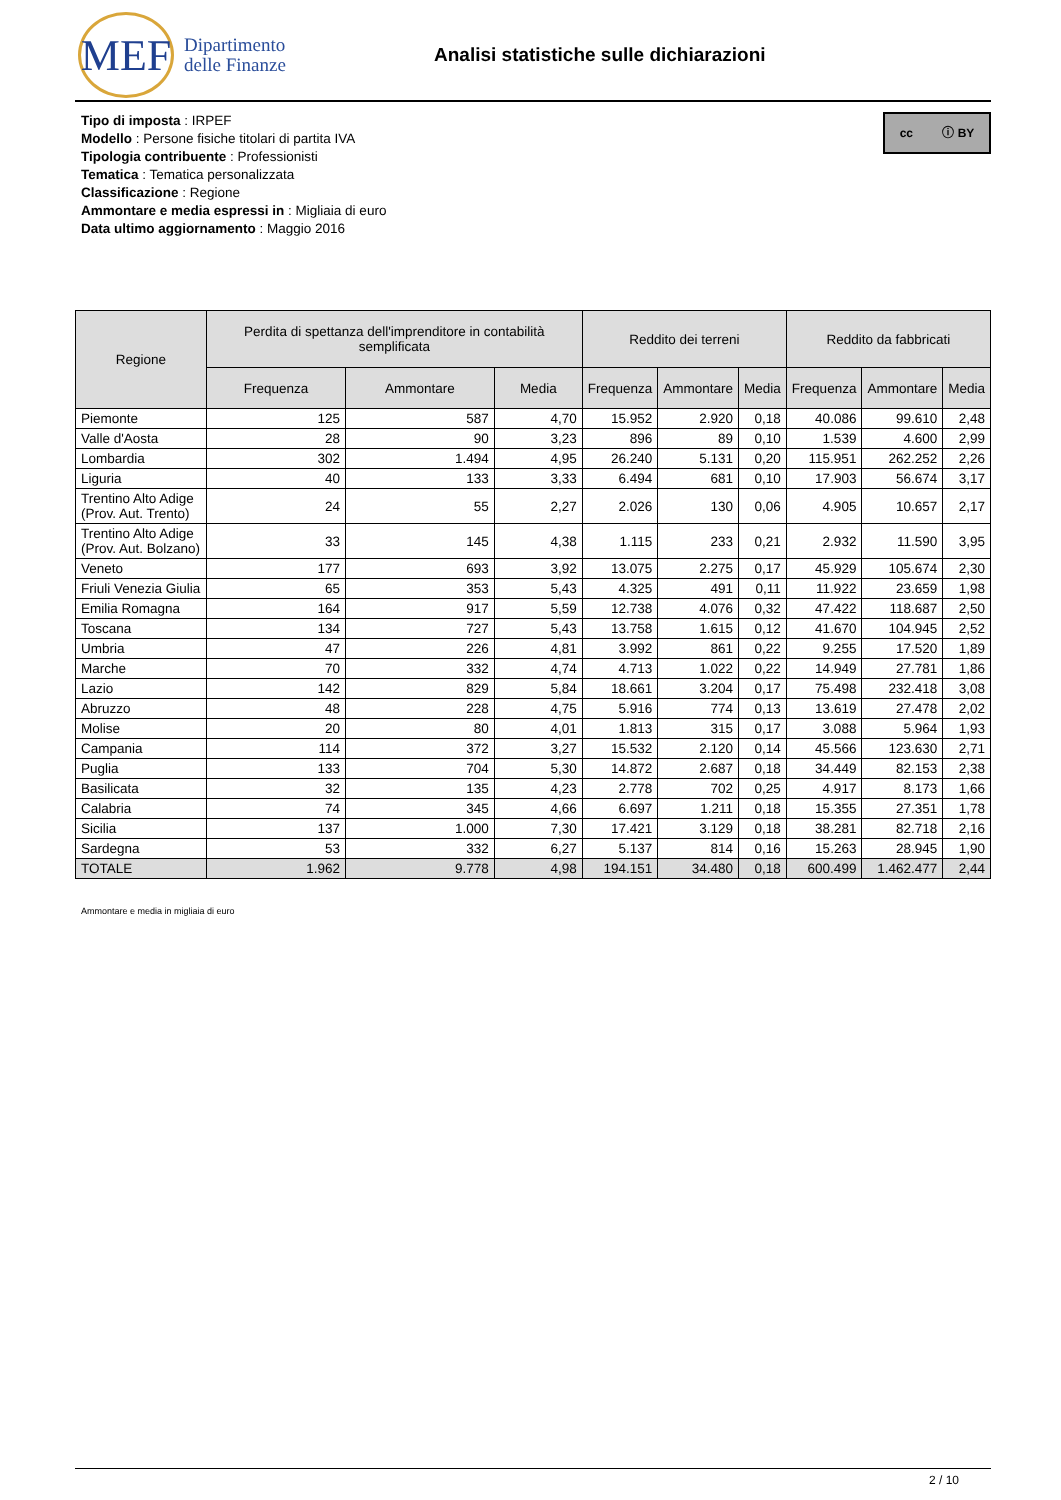MEF
Dipartimento
delle Finanze
Analisi statistiche sulle dichiarazioni
cc ⓘ BY
Tipo di imposta : IRPEF
Modello : Persone fisiche titolari di partita IVA
Tipologia contribuente : Professionisti
Tematica : Tematica personalizzata
Classificazione : Regione
Ammontare e media espressi in : Migliaia di euro
Data ultimo aggiornamento : Maggio 2016
| Regione | Perdita di spettanza dell'imprenditore in contabilità semplificata | | | Reddito dei terreni | | | Reddito da fabbricati | | |
| --- | --- | --- | --- | --- | --- | --- | --- | --- | --- |
| | Frequenza | Ammontare | Media | Frequenza | Ammontare | Media | Frequenza | Ammontare | Media |
| Piemonte | 125 | 587 | 4,70 | 15.952 | 2.920 | 0,18 | 40.086 | 99.610 | 2,48 |
| Valle d'Aosta | 28 | 90 | 3,23 | 896 | 89 | 0,10 | 1.539 | 4.600 | 2,99 |
| Lombardia | 302 | 1.494 | 4,95 | 26.240 | 5.131 | 0,20 | 115.951 | 262.252 | 2,26 |
| Liguria | 40 | 133 | 3,33 | 6.494 | 681 | 0,10 | 17.903 | 56.674 | 3,17 |
| Trentino Alto Adige (Prov. Aut. Trento) | 24 | 55 | 2,27 | 2.026 | 130 | 0,06 | 4.905 | 10.657 | 2,17 |
| Trentino Alto Adige (Prov. Aut. Bolzano) | 33 | 145 | 4,38 | 1.115 | 233 | 0,21 | 2.932 | 11.590 | 3,95 |
| Veneto | 177 | 693 | 3,92 | 13.075 | 2.275 | 0,17 | 45.929 | 105.674 | 2,30 |
| Friuli Venezia Giulia | 65 | 353 | 5,43 | 4.325 | 491 | 0,11 | 11.922 | 23.659 | 1,98 |
| Emilia Romagna | 164 | 917 | 5,59 | 12.738 | 4.076 | 0,32 | 47.422 | 118.687 | 2,50 |
| Toscana | 134 | 727 | 5,43 | 13.758 | 1.615 | 0,12 | 41.670 | 104.945 | 2,52 |
| Umbria | 47 | 226 | 4,81 | 3.992 | 861 | 0,22 | 9.255 | 17.520 | 1,89 |
| Marche | 70 | 332 | 4,74 | 4.713 | 1.022 | 0,22 | 14.949 | 27.781 | 1,86 |
| Lazio | 142 | 829 | 5,84 | 18.661 | 3.204 | 0,17 | 75.498 | 232.418 | 3,08 |
| Abruzzo | 48 | 228 | 4,75 | 5.916 | 774 | 0,13 | 13.619 | 27.478 | 2,02 |
| Molise | 20 | 80 | 4,01 | 1.813 | 315 | 0,17 | 3.088 | 5.964 | 1,93 |
| Campania | 114 | 372 | 3,27 | 15.532 | 2.120 | 0,14 | 45.566 | 123.630 | 2,71 |
| Puglia | 133 | 704 | 5,30 | 14.872 | 2.687 | 0,18 | 34.449 | 82.153 | 2,38 |
| Basilicata | 32 | 135 | 4,23 | 2.778 | 702 | 0,25 | 4.917 | 8.173 | 1,66 |
| Calabria | 74 | 345 | 4,66 | 6.697 | 1.211 | 0,18 | 15.355 | 27.351 | 1,78 |
| Sicilia | 137 | 1.000 | 7,30 | 17.421 | 3.129 | 0,18 | 38.281 | 82.718 | 2,16 |
| Sardegna | 53 | 332 | 6,27 | 5.137 | 814 | 0,16 | 15.263 | 28.945 | 1,90 |
| TOTALE | 1.962 | 9.778 | 4,98 | 194.151 | 34.480 | 0,18 | 600.499 | 1.462.477 | 2,44 |
Ammontare e media in migliaia di euro
2 / 10